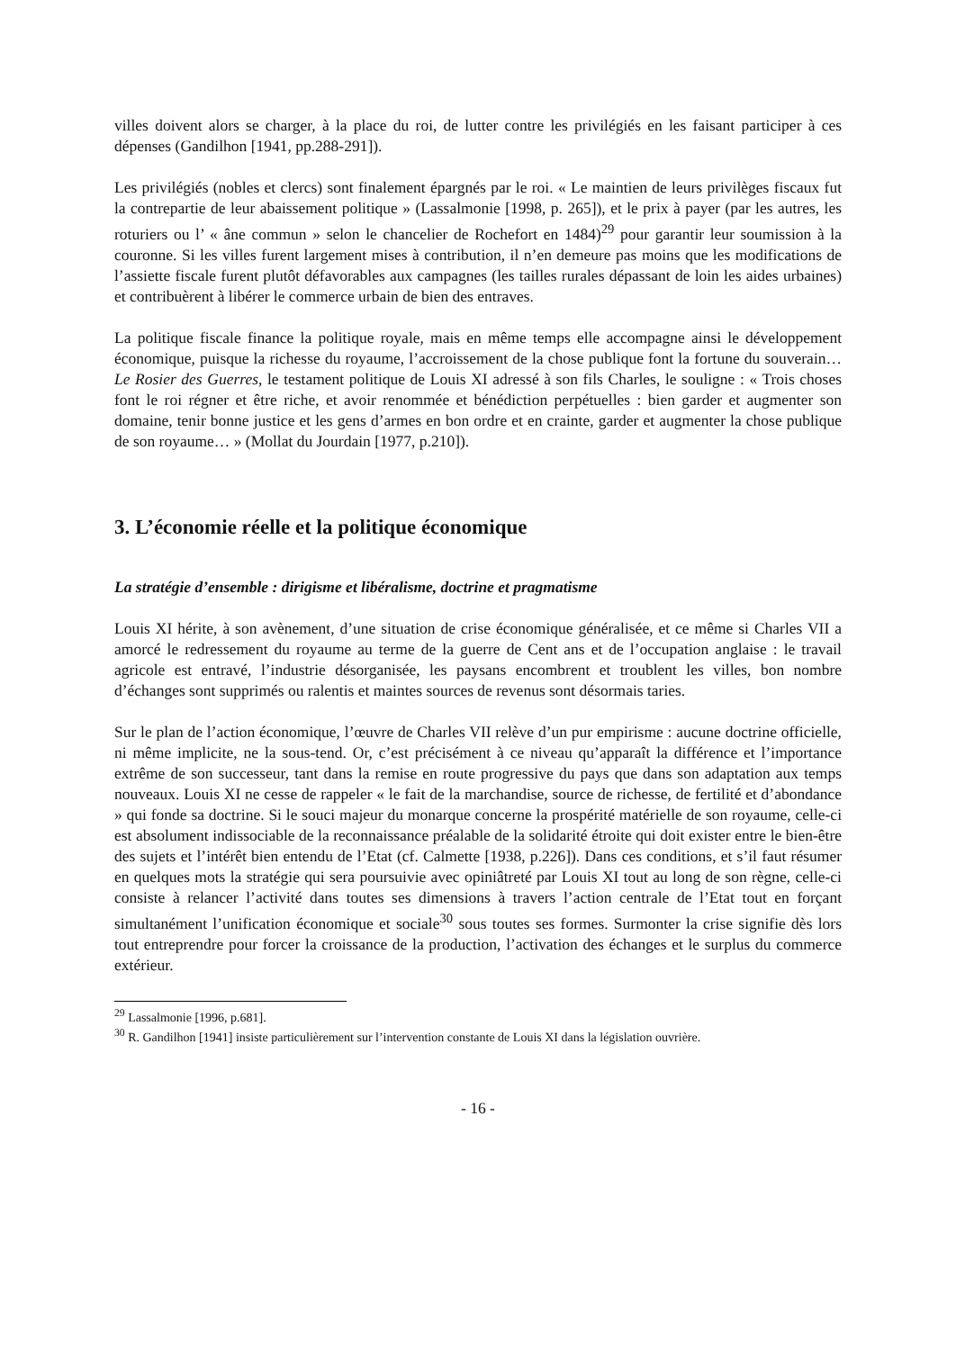villes doivent alors se charger, à la place du roi, de lutter contre les privilégiés en les faisant participer à ces dépenses (Gandilhon [1941, pp.288-291]).
Les privilégiés (nobles et clercs) sont finalement épargnés par le roi. « Le maintien de leurs privilèges fiscaux fut la contrepartie de leur abaissement politique » (Lassalmonie [1998, p. 265]), et le prix à payer (par les autres, les roturiers ou l’ « âne commun » selon le chancelier de Rochefort en 1484)<sup>29</sup> pour garantir leur soumission à la couronne. Si les villes furent largement mises à contribution, il n’en demeure pas moins que les modifications de l’assiette fiscale furent plutôt défavorables aux campagnes (les tailles rurales dépassant de loin les aides urbaines) et contribuèrent à libérer le commerce urbain de bien des entraves.
La politique fiscale finance la politique royale, mais en même temps elle accompagne ainsi le développement économique, puisque la richesse du royaume, l’accroissement de la chose publique font la fortune du souverain… Le Rosier des Guerres, le testament politique de Louis XI adressé à son fils Charles, le souligne : « Trois choses font le roi régner et être riche, et avoir renommée et bénédiction perpétuelles : bien garder et augmenter son domaine, tenir bonne justice et les gens d’armes en bon ordre et en crainte, garder et augmenter la chose publique de son royaume… » (Mollat du Jourdain [1977, p.210]).
3. L’économie réelle et la politique économique
La stratégie d’ensemble : dirigisme et libéralisme, doctrine et pragmatisme
Louis XI hérite, à son avènement, d’une situation de crise économique généralisée, et ce même si Charles VII a amorcé le redressement du royaume au terme de la guerre de Cent ans et de l’occupation anglaise : le travail agricole est entravé, l’industrie désorganisée, les paysans encombrent et troublent les villes, bon nombre d’échanges sont supprimés ou ralentis et maintes sources de revenus sont désormais taries.
Sur le plan de l’action économique, l’œuvre de Charles VII relève d’un pur empirisme : aucune doctrine officielle, ni même implicite, ne la sous-tend. Or, c’est précisément à ce niveau qu’apparaît la différence et l’importance extrême de son successeur, tant dans la remise en route progressive du pays que dans son adaptation aux temps nouveaux. Louis XI ne cesse de rappeler « le fait de la marchandise, source de richesse, de fertilité et d’abondance » qui fonde sa doctrine. Si le souci majeur du monarque concerne la prospérité matérielle de son royaume, celle-ci est absolument indissociable de la reconnaissance préalable de la solidarité étroite qui doit exister entre le bien-être des sujets et l’intérêt bien entendu de l’Etat (cf. Calmette [1938, p.226]). Dans ces conditions, et s’il faut résumer en quelques mots la stratégie qui sera poursuivie avec opiniâtreté par Louis XI tout au long de son règne, celle-ci consiste à relancer l’activité dans toutes ses dimensions à travers l’action centrale de l’Etat tout en forçant simultanément l’unification économique et sociale<sup>30</sup> sous toutes ses formes. Surmonter la crise signifie dès lors tout entreprendre pour forcer la croissance de la production, l’activation des échanges et le surplus du commerce extérieur.
<sup>29</sup> Lassalmonie [1996, p.681].
<sup>30</sup> R. Gandilhon [1941] insiste particulièrement sur l’intervention constante de Louis XI dans la législation ouvrière.
- 16 -